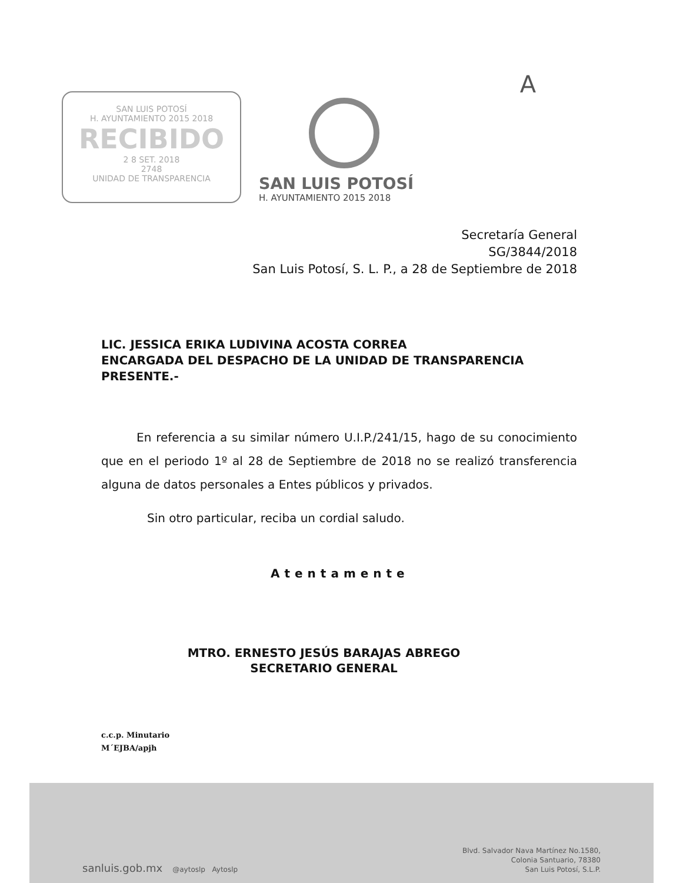A
SAN LUIS POTOSÍ
H. AYUNTAMIENTO 2015 2018
RECIBIDO
2 8 SET. 2018
2748
UNIDAD DE TRANSPARENCIA
SAN LUIS POTOSÍ
H. AYUNTAMIENTO 2015 2018
Secretaría General
SG/3844/2018
San Luis Potosí, S. L. P., a 28 de Septiembre de 2018
LIC. JESSICA ERIKA LUDIVINA ACOSTA CORREA
ENCARGADA DEL DESPACHO DE LA UNIDAD DE TRANSPARENCIA
PRESENTE.-
En referencia a su similar número U.I.P./241/15, hago de su conocimiento que en el periodo 1º al 28 de Septiembre de 2018 no se realizó transferencia alguna de datos personales a Entes públicos y privados.
Sin otro particular, reciba un cordial saludo.
Atentamente
MTRO. ERNESTO JESÚS BARAJAS ABREGO
SECRETARIO GENERAL
c.c.p. Minutario
M´EJBA/apjh
sanluis.gob.mx @aytoslp Aytoslp
Blvd. Salvador Nava Martínez No.1580,
Colonia Santuario, 78380
San Luis Potosí, S.L.P.